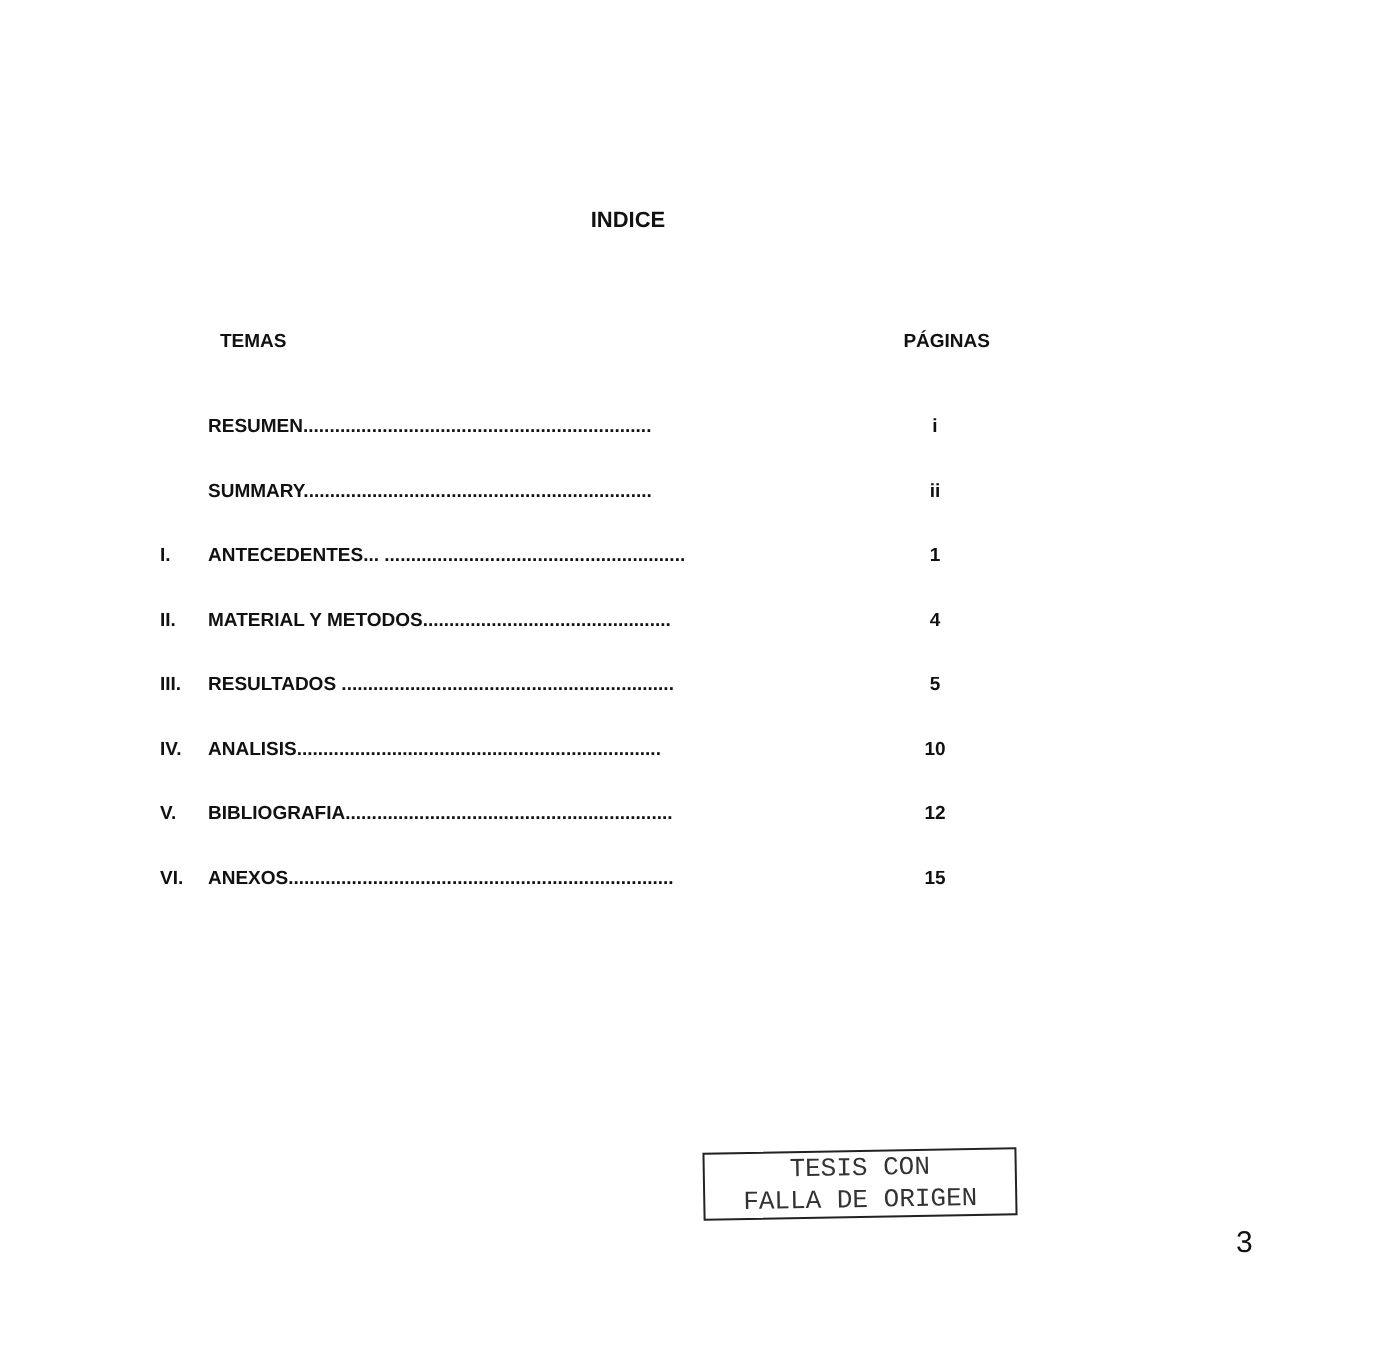INDICE
TEMAS PÁGINAS
RESUMEN.................................................................. i
SUMMARY.................................................................. ii
I. ANTECEDENTES... ......................................................... 1
II. MATERIAL Y METODOS............................................... 4
III. RESULTADOS ............................................................... 5
IV. ANALISIS..................................................................... 10
V. BIBLIOGRAFIA.............................................................. 12
VI. ANEXOS......................................................................... 15
TESIS CON
FALLA DE ORIGEN
3